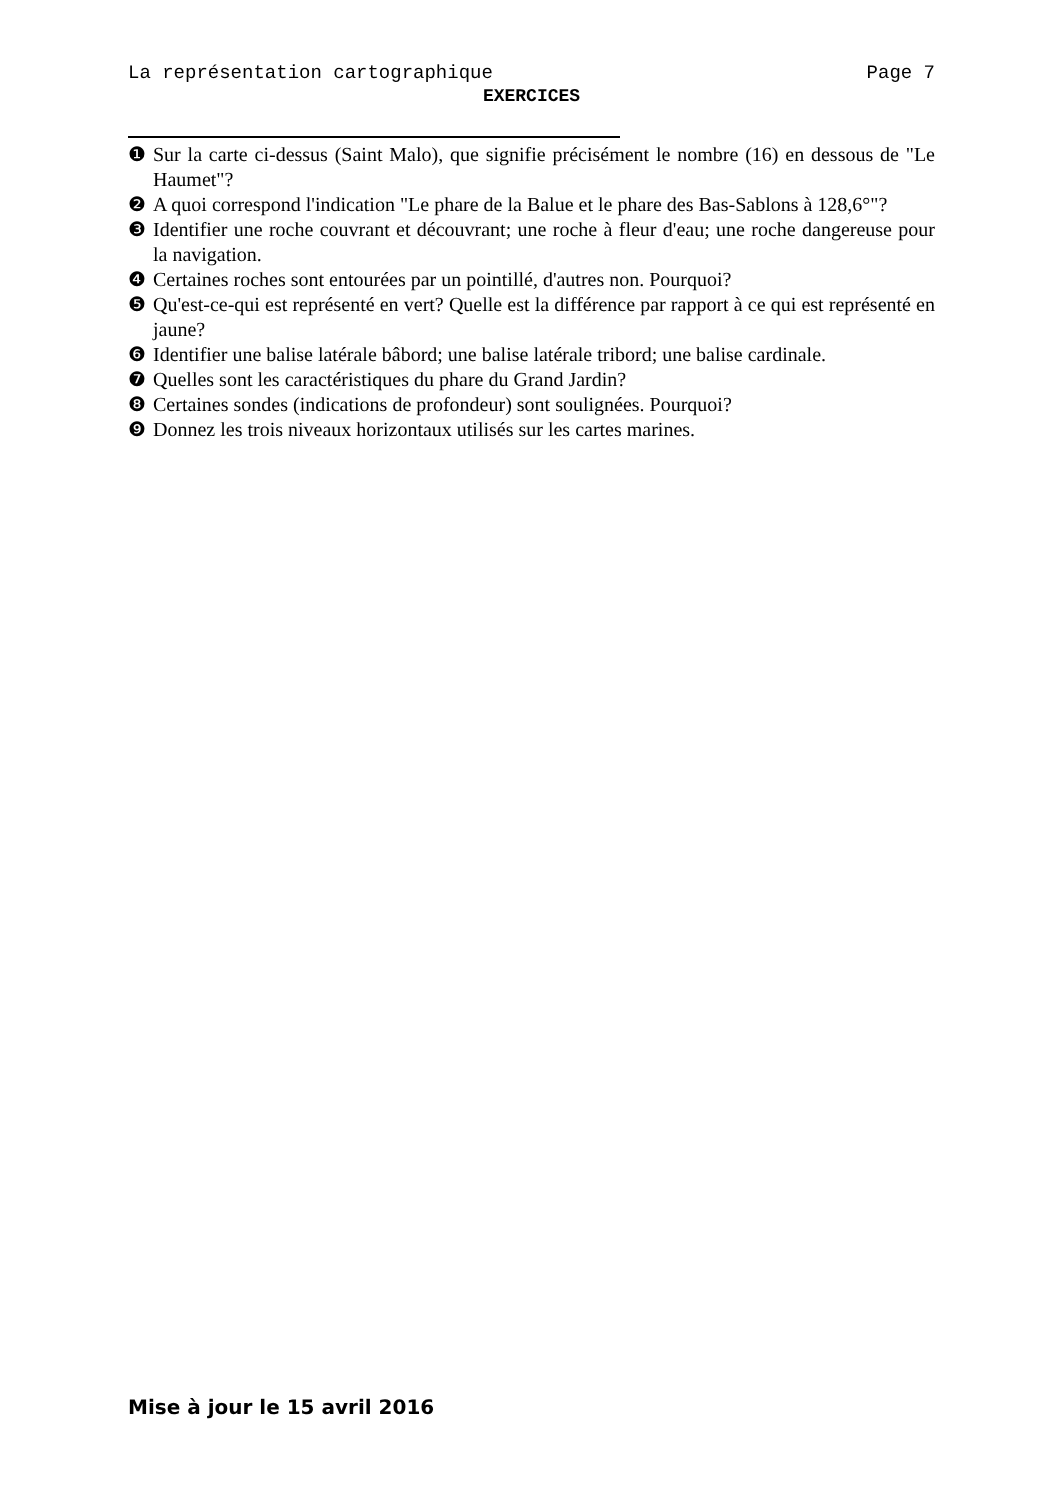La représentation cartographique Page 7
EXERCICES
❶ Sur la carte ci-dessus (Saint Malo), que signifie précisément le nombre (16) en dessous de "Le Haumet"?
❷ A quoi correspond l'indication "Le phare de la Balue et le phare des Bas-Sablons à 128,6°"?
❸ Identifier une roche couvrant et découvrant; une roche à fleur d'eau; une roche dangereuse pour la navigation.
❹ Certaines roches sont entourées par un pointillé, d'autres non. Pourquoi?
❺ Qu'est-ce-qui est représenté en vert? Quelle est la différence par rapport à ce qui est représenté en jaune?
❻ Identifier une balise latérale bâbord; une balise latérale tribord; une balise cardinale.
❼ Quelles sont les caractéristiques du phare du Grand Jardin?
❽ Certaines sondes (indications de profondeur) sont soulignées. Pourquoi?
❾ Donnez les trois niveaux horizontaux utilisés sur les cartes marines.
Mise à jour le 15 avril 2016